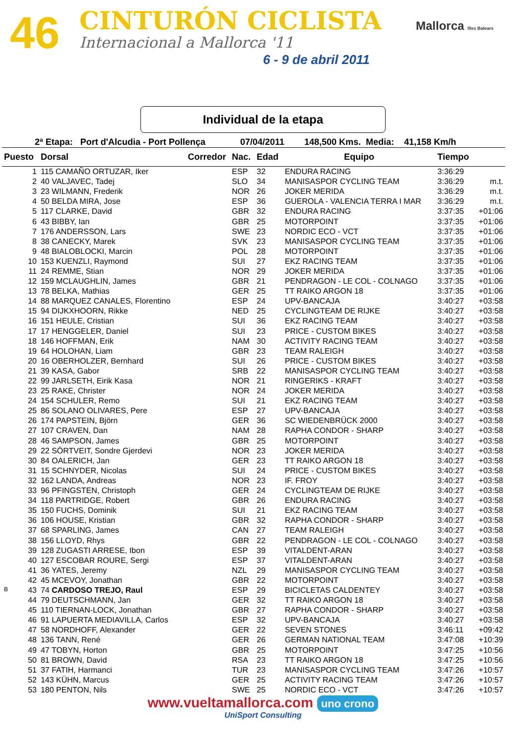46 CINTURÓN CICLISTA
Internacional a Mallorca '11
6 - 9 de abril 2011
Mallorca Illes Balears
Individual de la etapa
2ª Etapa: Port d'Alcudia - Port Pollença 07/04/2011 148,500 Kms. Media: 41,158 Km/h
| Puesto | Dorsal | Corredor | Nac. | Edad | Equipo | Tiempo | |
| --- | --- | --- | --- | --- | --- | --- | --- |
| 1 | 115 CAMAÑO ORTUZAR, Iker | | ESP | 32 | ENDURA RACING | 3:36:29 | |
| 2 | 40 VALJAVEC, Tadej | | SLO | 34 | MANISASPOR CYCLING TEAM | 3:36:29 | m.t. |
| 3 | 23 WILMANN, Frederik | | NOR | 26 | JOKER MERIDA | 3:36:29 | m.t. |
| 4 | 50 BELDA MIRA, Jose | | ESP | 36 | GUEROLA - VALENCIA TERRA I MAR | 3:36:29 | m.t. |
| 5 | 117 CLARKE, David | | GBR | 32 | ENDURA RACING | 3:37:35 | +01:06 |
| 6 | 43 BIBBY, Ian | | GBR | 25 | MOTORPOINT | 3:37:35 | +01:06 |
| 7 | 176 ANDERSSON, Lars | | SWE | 23 | NORDIC ECO - VCT | 3:37:35 | +01:06 |
| 8 | 38 CANECKY, Marek | | SVK | 23 | MANISASPOR CYCLING TEAM | 3:37:35 | +01:06 |
| 9 | 48 BIALOBLOCKI, Marcin | | POL | 28 | MOTORPOINT | 3:37:35 | +01:06 |
| 10 | 153 KUENZLI, Raymond | | SUI | 27 | EKZ RACING TEAM | 3:37:35 | +01:06 |
| 11 | 24 REMME, Stian | | NOR | 29 | JOKER MERIDA | 3:37:35 | +01:06 |
| 12 | 159 MCLAUGHLIN, James | | GBR | 21 | PENDRAGON - LE COL - COLNAGO | 3:37:35 | +01:06 |
| 13 | 78 BELKA, Mathias | | GER | 25 | TT RAIKO ARGON 18 | 3:37:35 | +01:06 |
| 14 | 88 MARQUEZ CANALES, Florentino | | ESP | 24 | UPV-BANCAJA | 3:40:27 | +03:58 |
| 15 | 94 DIJKXHOORN, Rikke | | NED | 25 | CYCLINGTEAM DE RIJKE | 3:40:27 | +03:58 |
| 16 | 151 HEULE, Cristian | | SUI | 36 | EKZ RACING TEAM | 3:40:27 | +03:58 |
| 17 | 17 HENGGELER, Daniel | | SUI | 23 | PRICE - CUSTOM BIKES | 3:40:27 | +03:58 |
| 18 | 146 HOFFMAN, Erik | | NAM | 30 | ACTIVITY RACING TEAM | 3:40:27 | +03:58 |
| 19 | 64 HOLOHAN, Liam | | GBR | 23 | TEAM RALEIGH | 3:40:27 | +03:58 |
| 20 | 16 OBERHOLZER, Bernhard | | SUI | 26 | PRICE - CUSTOM BIKES | 3:40:27 | +03:58 |
| 21 | 39 KASA, Gabor | | SRB | 22 | MANISASPOR CYCLING TEAM | 3:40:27 | +03:58 |
| 22 | 99 JARLSETH, Eirik Kasa | | NOR | 21 | RINGERIKS - KRAFT | 3:40:27 | +03:58 |
| 23 | 25 RAKE, Christer | | NOR | 24 | JOKER MERIDA | 3:40:27 | +03:58 |
| 24 | 154 SCHULER, Remo | | SUI | 21 | EKZ RACING TEAM | 3:40:27 | +03:58 |
| 25 | 86 SOLANO OLIVARES, Pere | | ESP | 27 | UPV-BANCAJA | 3:40:27 | +03:58 |
| 26 | 174 PAPSTEIN, Björn | | GER | 36 | SC WIEDENBRÜCK 2000 | 3:40:27 | +03:58 |
| 27 | 107 CRAVEN, Dan | | NAM | 28 | RAPHA CONDOR - SHARP | 3:40:27 | +03:58 |
| 28 | 46 SAMPSON, James | | GBR | 25 | MOTORPOINT | 3:40:27 | +03:58 |
| 29 | 22 SÖRTVEIT, Sondre Gjerdevi | | NOR | 23 | JOKER MERIDA | 3:40:27 | +03:58 |
| 30 | 84 OALERICH, Jan | | GER | 23 | TT RAIKO ARGON 18 | 3:40:27 | +03:58 |
| 31 | 15 SCHNYDER, Nicolas | | SUI | 24 | PRICE - CUSTOM BIKES | 3:40:27 | +03:58 |
| 32 | 162 LANDA, Andreas | | NOR | 23 | IF. FROY | 3:40:27 | +03:58 |
| 33 | 96 PFINGSTEN, Christoph | | GER | 24 | CYCLINGTEAM DE RIJKE | 3:40:27 | +03:58 |
| 34 | 118 PARTRIDGE, Robert | | GBR | 26 | ENDURA RACING | 3:40:27 | +03:58 |
| 35 | 150 FUCHS, Dominik | | SUI | 21 | EKZ RACING TEAM | 3:40:27 | +03:58 |
| 36 | 106 HOUSE, Kristian | | GBR | 32 | RAPHA CONDOR - SHARP | 3:40:27 | +03:58 |
| 37 | 68 SPARLING, James | | CAN | 27 | TEAM RALEIGH | 3:40:27 | +03:58 |
| 38 | 156 LLOYD, Rhys | | GBR | 22 | PENDRAGON - LE COL - COLNAGO | 3:40:27 | +03:58 |
| 39 | 128 ZUGASTI ARRESE, Ibon | | ESP | 39 | VITALDENT-ARAN | 3:40:27 | +03:58 |
| 40 | 127 ESCOBAR ROURE, Sergi | | ESP | 37 | VITALDENT-ARAN | 3:40:27 | +03:58 |
| 41 | 36 YATES, Jeremy | | NZL | 29 | MANISASPOR CYCLING TEAM | 3:40:27 | +03:58 |
| 42 | 45 MCEVOY, Jonathan | | GBR | 22 | MOTORPOINT | 3:40:27 | +03:58 |
| B 43 | 74 CARDOSO TREJO, Raul | | ESP | 29 | BICICLETAS CALDENTEY | 3:40:27 | +03:58 |
| 44 | 79 DEUTSCHMANN, Jan | | GER | 32 | TT RAIKO ARGON 18 | 3:40:27 | +03:58 |
| 45 | 110 TIERNAN-LOCK, Jonathan | | GBR | 27 | RAPHA CONDOR - SHARP | 3:40:27 | +03:58 |
| 46 | 91 LAPUERTA MEDIAVILLA, Carlos | | ESP | 32 | UPV-BANCAJA | 3:40:27 | +03:58 |
| 47 | 58 NORDHOFF, Alexander | | GER | 22 | SEVEN STONES | 3:46:11 | +09:42 |
| 48 | 136 TANN, René | | GER | 26 | GERMAN NATIONAL TEAM | 3:47:08 | +10:39 |
| 49 | 47 TOBYN, Horton | | GBR | 25 | MOTORPOINT | 3:47:25 | +10:56 |
| 50 | 81 BROWN, David | | RSA | 23 | TT RAIKO ARGON 18 | 3:47:25 | +10:56 |
| 51 | 37 FATIH, Harmanci | | TUR | 23 | MANISASPOR CYCLING TEAM | 3:47:26 | +10:57 |
| 52 | 143 KÜHN, Marcus | | GER | 25 | ACTIVITY RACING TEAM | 3:47:26 | +10:57 |
| 53 | 180 PENTON, Nils | | SWE | 25 | NORDIC ECO - VCT | 3:47:26 | +10:57 |
www.vueltamallorca.com uno crono
UniSport Consulting